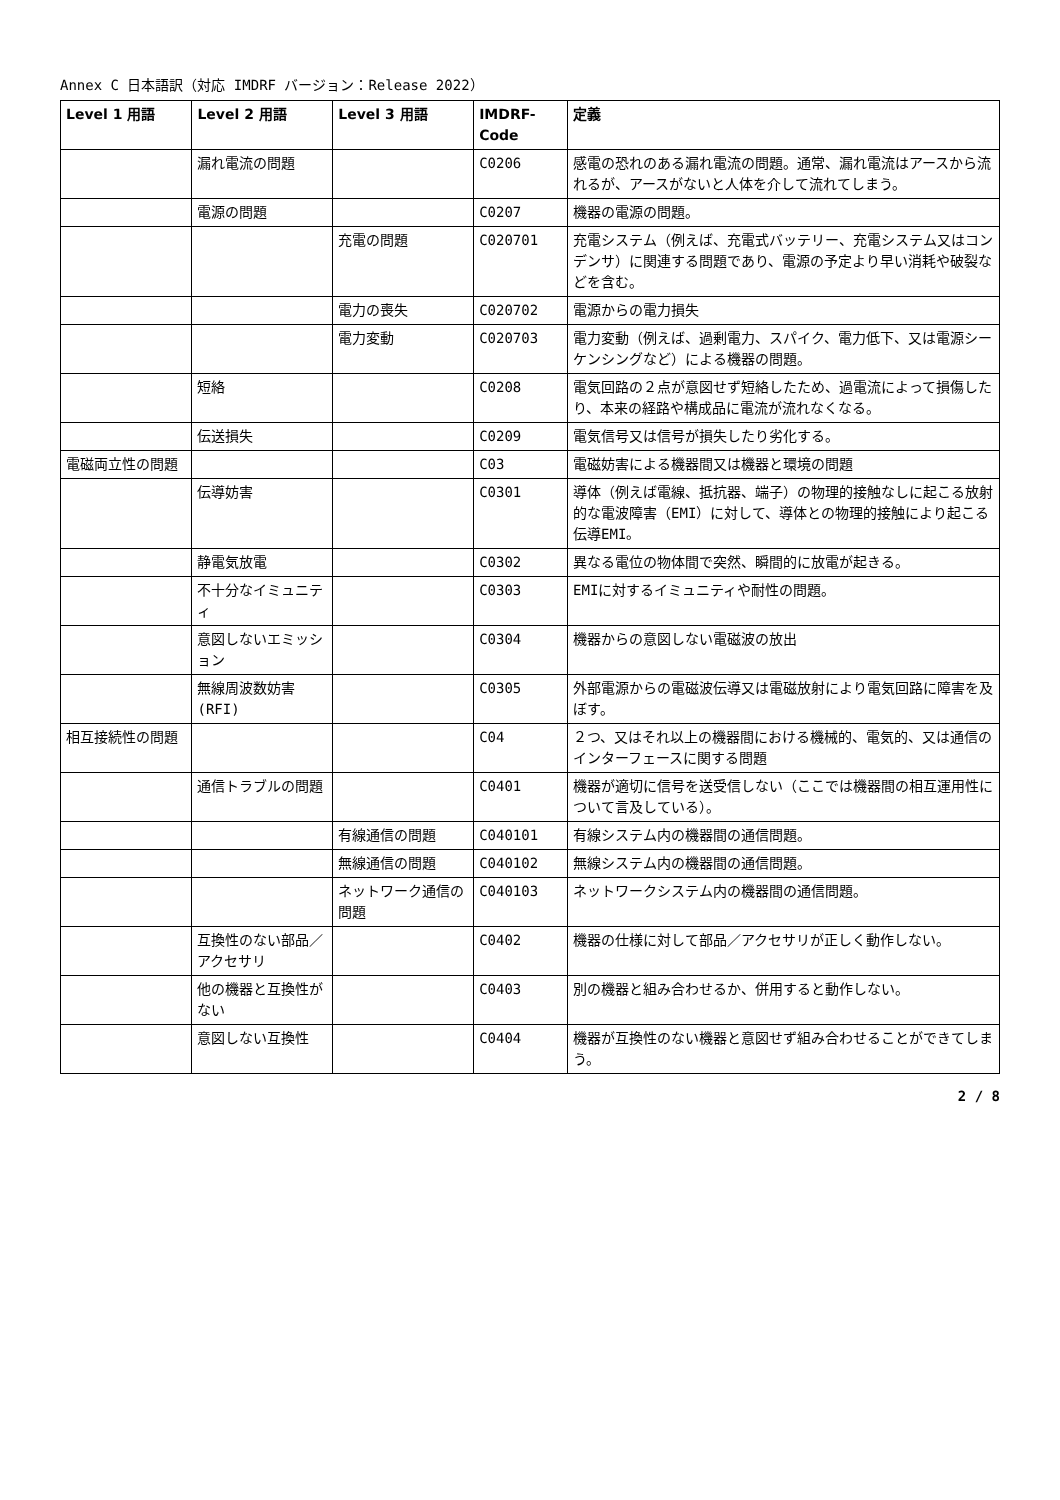Annex C 日本語訳（対応 IMDRF バージョン：Release 2022）
| Level 1 用語 | Level 2 用語 | Level 3 用語 | IMDRF-Code | 定義 |
| --- | --- | --- | --- | --- |
| | 漏れ電流の問題 | | C0206 | 感電の恐れのある漏れ電流の問題。通常、漏れ電流はアースから流れるが、アースがないと人体を介して流れてしまう。 |
| | 電源の問題 | | C0207 | 機器の電源の問題。 |
| | | 充電の問題 | C020701 | 充電システム（例えば、充電式バッテリー、充電システム又はコンデンサ）に関連する問題であり、電源の予定より早い消耗や破裂などを含む。 |
| | | 電力の喪失 | C020702 | 電源からの電力損失 |
| | | 電力変動 | C020703 | 電力変動（例えば、過剰電力、スパイク、電力低下、又は電源シーケンシングなど）による機器の問題。 |
| | 短絡 | | C0208 | 電気回路の２点が意図せず短絡したため、過電流によって損傷したり、本来の経路や構成品に電流が流れなくなる。 |
| | 伝送損失 | | C0209 | 電気信号又は信号が損失したり劣化する。 |
| 電磁両立性の問題 | | | C03 | 電磁妨害による機器間又は機器と環境の問題 |
| | 伝導妨害 | | C0301 | 導体（例えば電線、抵抗器、端子）の物理的接触なしに起こる放射的な電波障害（EMI）に対して、導体との物理的接触により起こる伝導EMI。 |
| | 静電気放電 | | C0302 | 異なる電位の物体間で突然、瞬間的に放電が起きる。 |
| | 不十分なイミュニティ | | C0303 | EMIに対するイミュニティや耐性の問題。 |
| | 意図しないエミッション | | C0304 | 機器からの意図しない電磁波の放出 |
| | 無線周波数妨害(RFI) | | C0305 | 外部電源からの電磁波伝導又は電磁放射により電気回路に障害を及ぼす。 |
| 相互接続性の問題 | | | C04 | ２つ、又はそれ以上の機器間における機械的、電気的、又は通信のインターフェースに関する問題 |
| | 通信トラブルの問題 | | C0401 | 機器が適切に信号を送受信しない（ここでは機器間の相互運用性について言及している）。 |
| | | 有線通信の問題 | C040101 | 有線システム内の機器間の通信問題。 |
| | | 無線通信の問題 | C040102 | 無線システム内の機器間の通信問題。 |
| | | ネットワーク通信の問題 | C040103 | ネットワークシステム内の機器間の通信問題。 |
| | 互換性のない部品／アクセサリ | | C0402 | 機器の仕様に対して部品／アクセサリが正しく動作しない。 |
| | 他の機器と互換性がない | | C0403 | 別の機器と組み合わせるか、併用すると動作しない。 |
| | 意図しない互換性 | | C0404 | 機器が互換性のない機器と意図せず組み合わせることができてしまう。 |
2 / 8